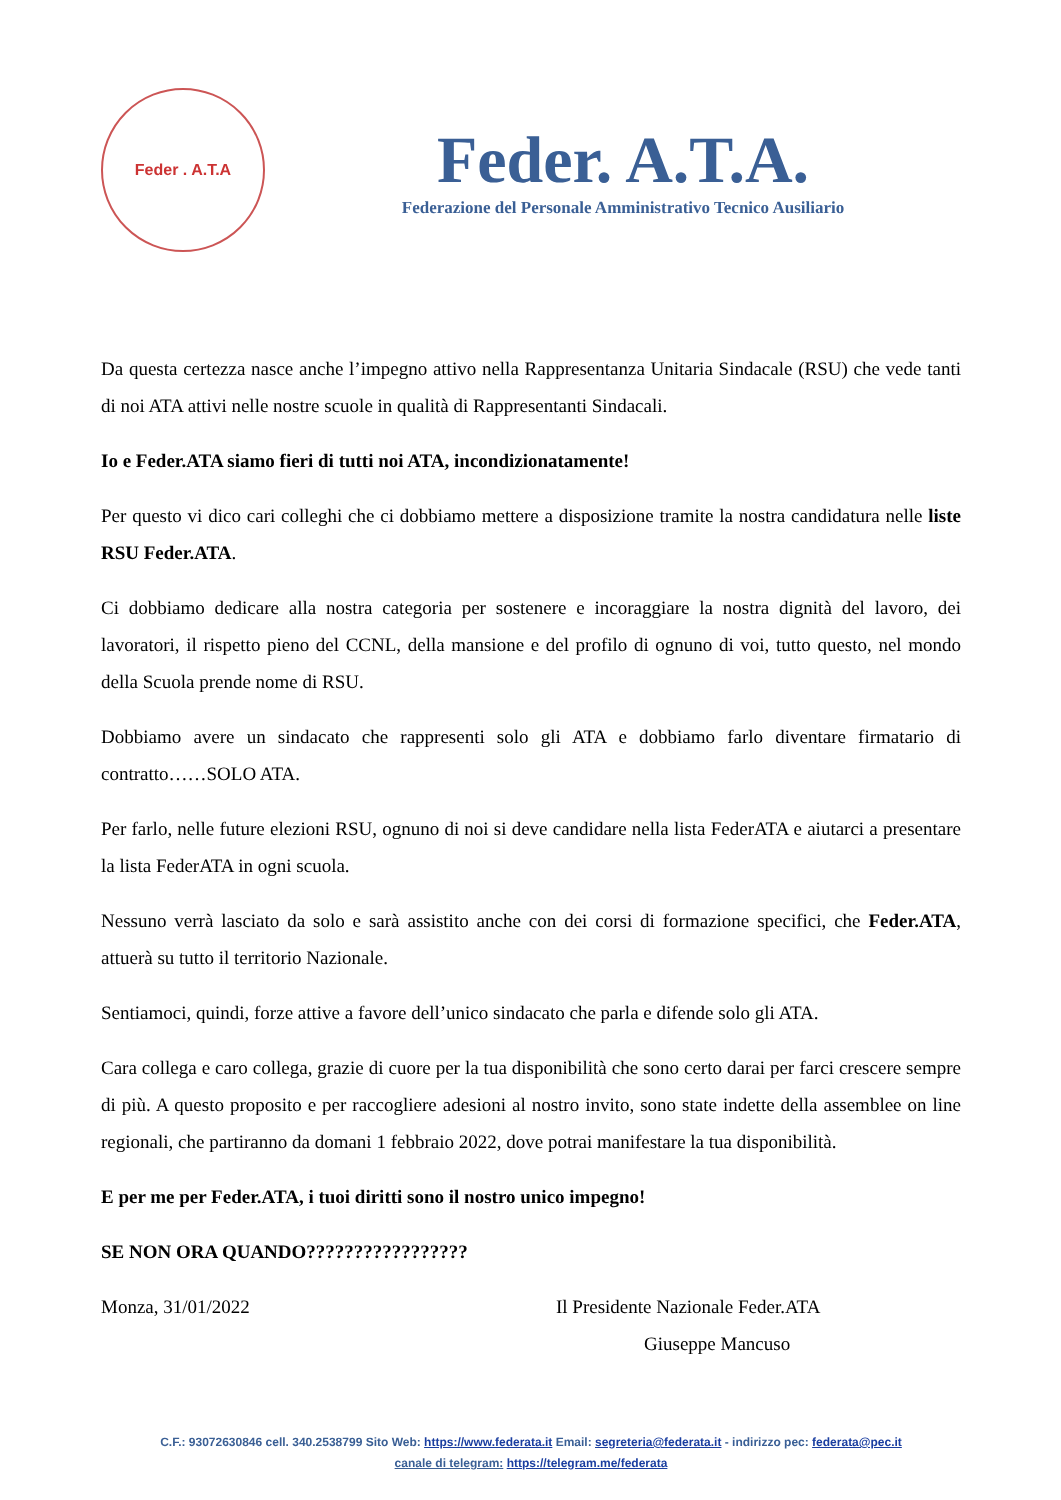Feder . A.T.A
Feder. A.T.A.
Federazione del Personale Amministrativo Tecnico Ausiliario
Da questa certezza nasce anche l’impegno attivo nella Rappresentanza Unitaria Sindacale (RSU) che vede tanti di noi ATA attivi nelle nostre scuole in qualità di Rappresentanti Sindacali.
Io e Feder.ATA siamo fieri di tutti noi ATA, incondizionatamente!
Per questo vi dico cari colleghi che ci dobbiamo mettere a disposizione tramite la nostra candidatura nelle liste RSU Feder.ATA.
Ci dobbiamo dedicare alla nostra categoria per sostenere e incoraggiare la nostra dignità del lavoro, dei lavoratori, il rispetto pieno del CCNL, della mansione e del profilo di ognuno di voi, tutto questo, nel mondo della Scuola prende nome di RSU.
Dobbiamo avere un sindacato che rappresenti solo gli ATA e dobbiamo farlo diventare firmatario di contratto……SOLO ATA.
Per farlo, nelle future elezioni RSU, ognuno di noi si deve candidare nella lista FederATA e aiutarci a presentare la lista FederATA in ogni scuola.
Nessuno verrà lasciato da solo e sarà assistito anche con dei corsi di formazione specifici, che Feder.ATA, attuerà su tutto il territorio Nazionale.
Sentiamoci, quindi, forze attive a favore dell’unico sindacato che parla e difende solo gli ATA.
Cara collega e caro collega, grazie di cuore per la tua disponibilità che sono certo darai per farci crescere sempre di più. A questo proposito e per raccogliere adesioni al nostro invito, sono state indette della assemblee on line regionali, che partiranno da domani 1 febbraio 2022, dove potrai manifestare la tua disponibilità.
E per me per Feder.ATA, i tuoi diritti sono il nostro unico impegno!
SE NON ORA QUANDO?????????????????
Monza, 31/01/2022 Il Presidente Nazionale Feder.ATA
Giuseppe Mancuso
C.F.: 93072630846 cell. 340.2538799 Sito Web: https://www.federata.it Email: segreteria@federata.it - indirizzo pec: federata@pec.it
canale di telegram: https://telegram.me/federata